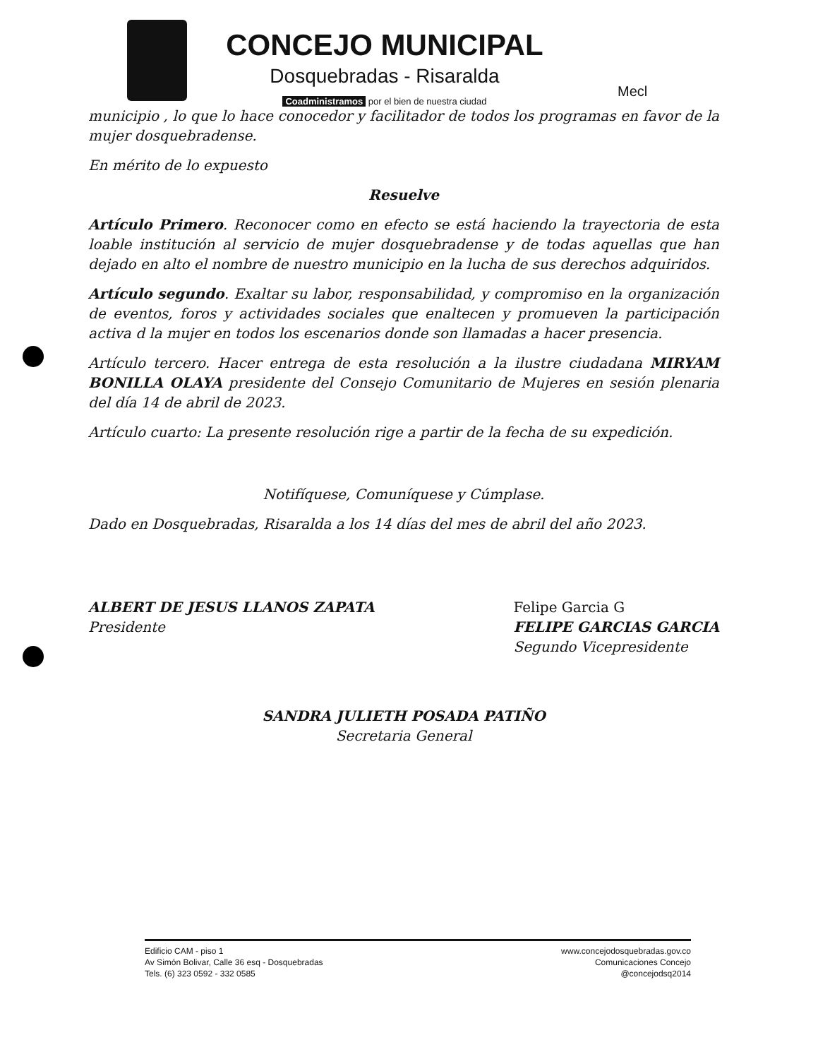CONCEJO MUNICIPAL
Dosquebradas - Risaralda
Coadministramos por el bien de nuestra ciudad
Mecl
municipio , lo que lo hace conocedor y facilitador de todos los programas en favor de la mujer dosquebradense.
En mérito de lo expuesto
Resuelve
Artículo Primero. Reconocer como en efecto se está haciendo la trayectoria de esta loable institución al servicio de mujer dosquebradense y de todas aquellas que han dejado en alto el nombre de nuestro municipio en la lucha de sus derechos adquiridos.
Artículo segundo. Exaltar su labor, responsabilidad, y compromiso en la organización de eventos, foros y actividades sociales que enaltecen y promueven la participación activa d la mujer en todos los escenarios donde son llamadas a hacer presencia.
Artículo tercero. Hacer entrega de esta resolución a la ilustre ciudadana MIRYAM BONILLA OLAYA presidente del Consejo Comunitario de Mujeres en sesión plenaria del día 14 de abril de 2023.
Artículo cuarto: La presente resolución rige a partir de la fecha de su expedición.
Notifíquese, Comuníquese y Cúmplase.
Dado en Dosquebradas, Risaralda a los 14 días del mes de abril del año 2023.
ALBERT DE JESUS LLANOS ZAPATA
Presidente
Felipe Garcia G
FELIPE GARCIAS GARCIA
Segundo Vicepresidente
SANDRA JULIETH POSADA PATIÑO
Secretaria General
Edificio CAM - piso 1
Av Simón Bolivar, Calle 36 esq - Dosquebradas
Tels. (6) 323 0592 - 332 0585
www.concejodosquebradas.gov.co
Comunicaciones Concejo
@concejodsq2014